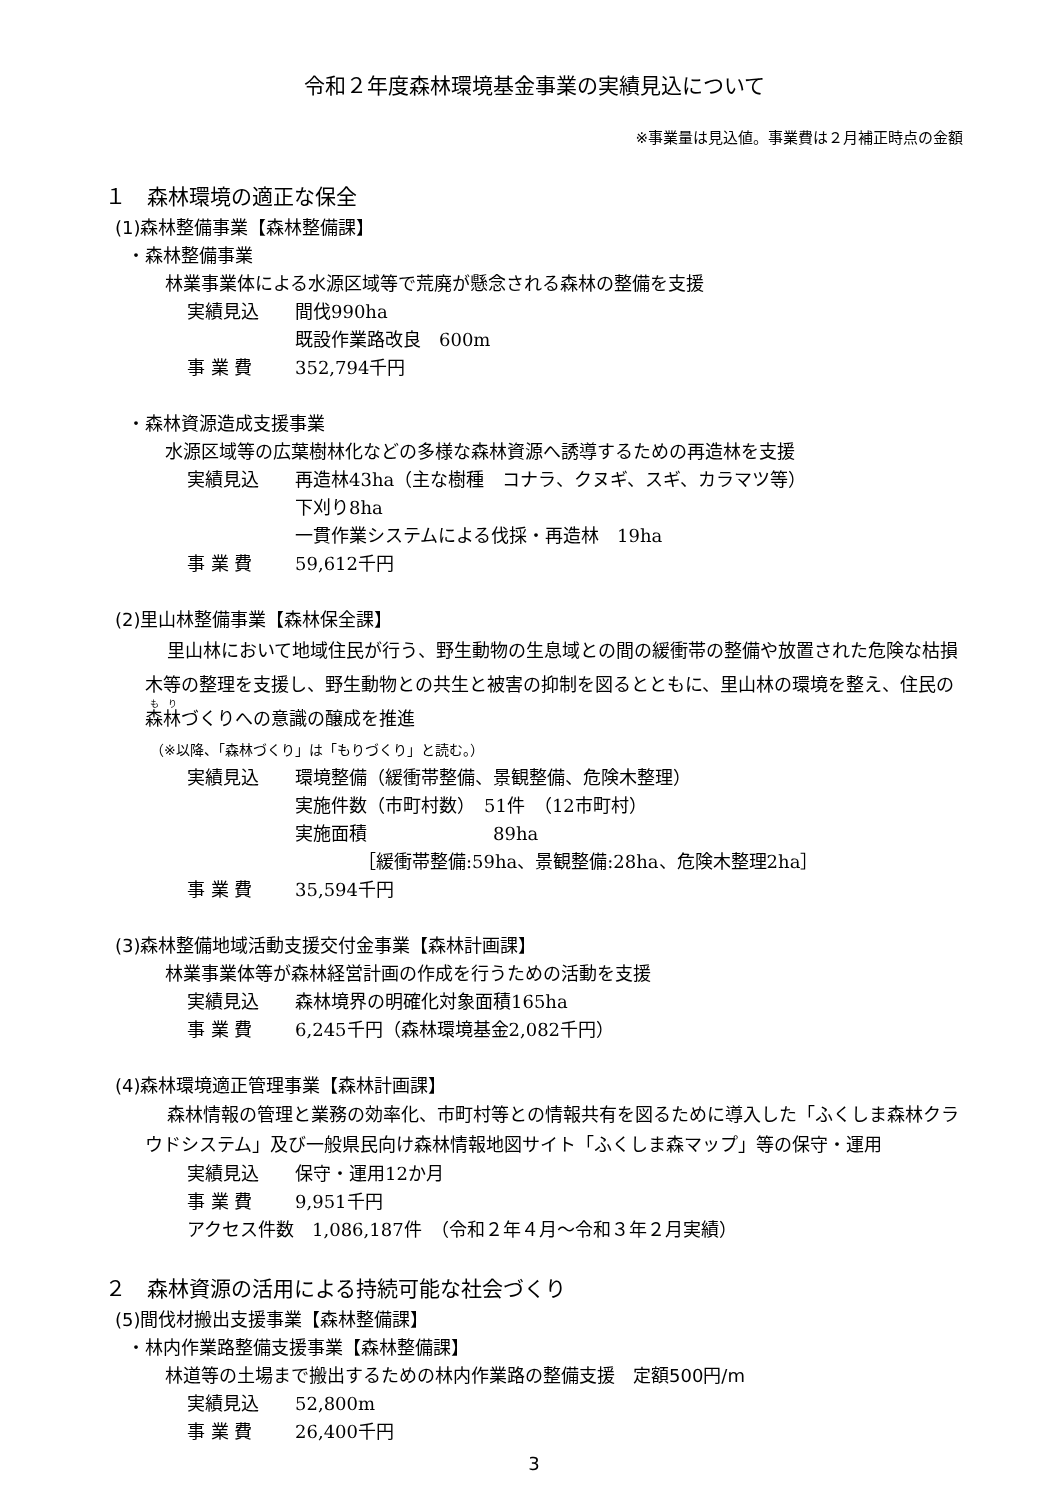令和２年度森林環境基金事業の実績見込について
※事業量は見込値。事業費は２月補正時点の金額
１　森林環境の適正な保全
(1)森林整備事業【森林整備課】
・森林整備事業
林業事業体による水源区域等で荒廃が懸念される森林の整備を支援
実績見込 間伐990ha
既設作業路改良　600m
事 業 費 352,794千円
・森林資源造成支援事業
水源区域等の広葉樹林化などの多様な森林資源へ誘導するための再造林を支援
実績見込 再造林43ha（主な樹種　コナラ、クヌギ、スギ、カラマツ等）
下刈り8ha
一貫作業システムによる伐採・再造林　19ha
事 業 費 59,612千円
(2)里山林整備事業【森林保全課】
里山林において地域住民が行う、野生動物の生息域との間の緩衝帯の整備や放置された危険な枯損木等の整理を支援し、野生動物との共生と被害の抑制を図るとともに、里山林の環境を整え、住民の森林づくりへの意識の醸成を推進
（※以降、「森林づくり」は「もりづくり」と読む。）
実績見込 環境整備（緩衝帯整備、景観整備、危険木整理）
実施件数（市町村数）　51件　（12市町村）
実施面積　　　　　　　89ha
　　　　［緩衝帯整備:59ha、景観整備:28ha、危険木整理2ha］
事 業 費 35,594千円
(3)森林整備地域活動支援交付金事業【森林計画課】
林業事業体等が森林経営計画の作成を行うための活動を支援
実績見込 森林境界の明確化対象面積165ha
事 業 費 6,245千円（森林環境基金2,082千円）
(4)森林環境適正管理事業【森林計画課】
森林情報の管理と業務の効率化、市町村等との情報共有を図るために導入した「ふくしま森林クラウドシステム」及び一般県民向け森林情報地図サイト「ふくしま森マップ」等の保守・運用
実績見込 保守・運用12か月
事 業 費 9,951千円
アクセス件数　1,086,187件　（令和２年４月～令和３年２月実績）
２　森林資源の活用による持続可能な社会づくり
(5)間伐材搬出支援事業【森林整備課】
・林内作業路整備支援事業【森林整備課】
林道等の土場まで搬出するための林内作業路の整備支援　定額500円/m
実績見込 52,800m
事 業 費 26,400千円
3